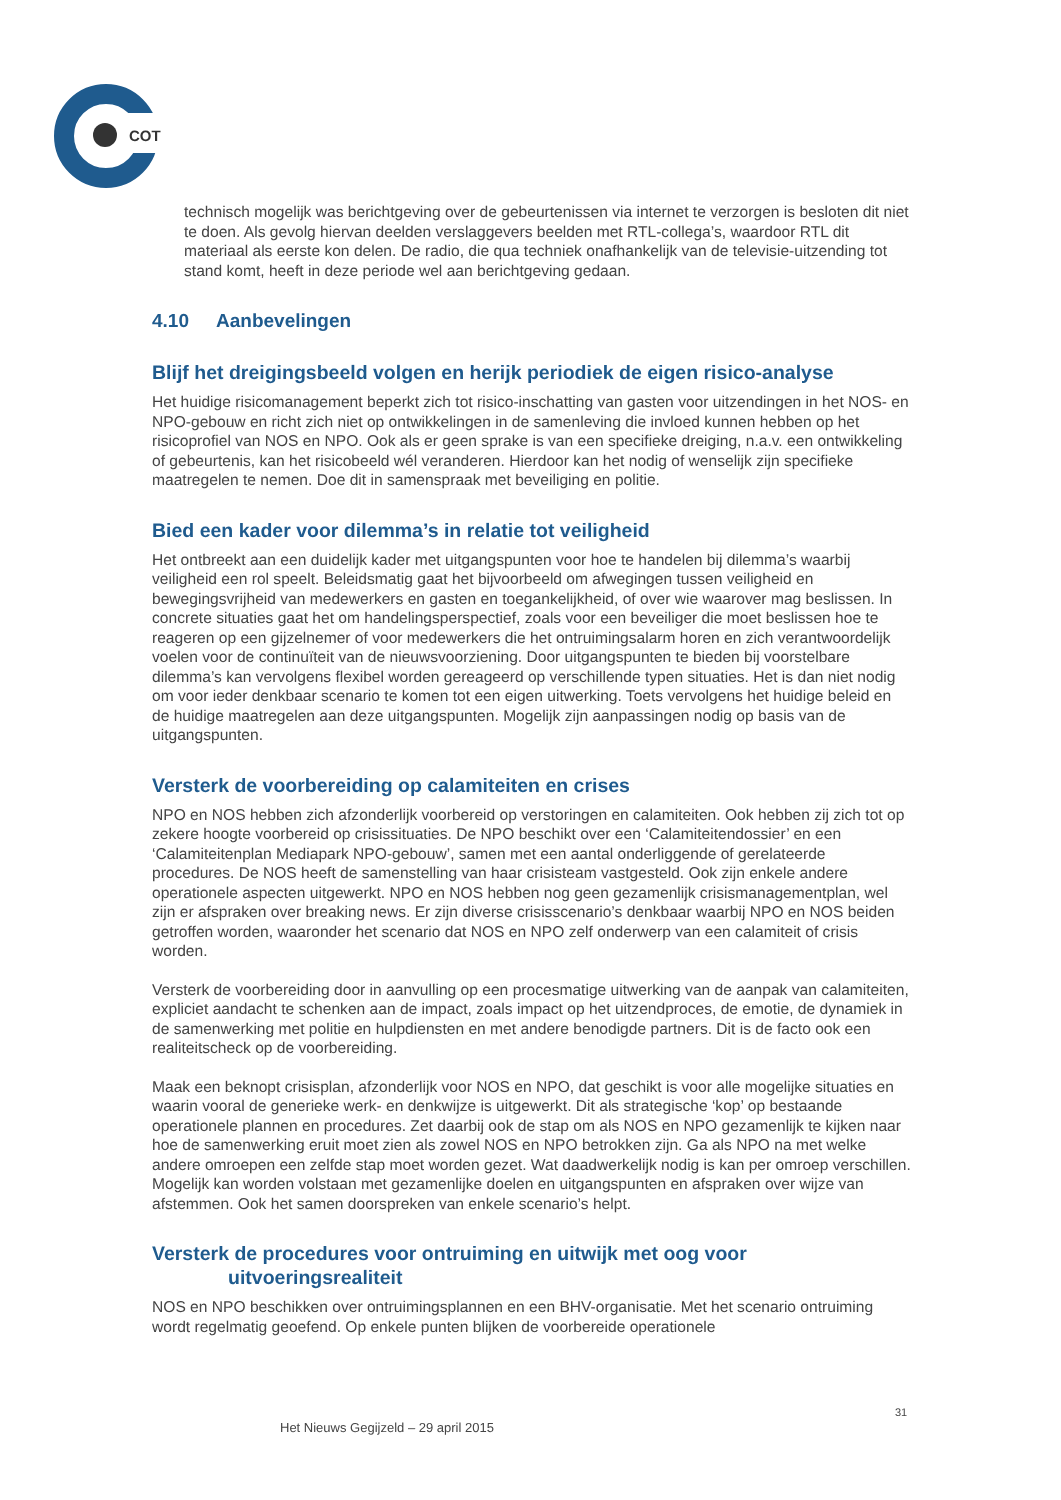COT
technisch mogelijk was berichtgeving over de gebeurtenissen via internet te verzorgen is besloten dit niet te doen. Als gevolg hiervan deelden verslaggevers beelden met RTL-collega’s, waardoor RTL dit materiaal als eerste kon delen. De radio, die qua techniek onafhankelijk van de televisie-uitzending tot stand komt, heeft in deze periode wel aan berichtgeving gedaan.
4.10 Aanbevelingen
Blijf het dreigingsbeeld volgen en herijk periodiek de eigen risico-analyse
Het huidige risicomanagement beperkt zich tot risico-inschatting van gasten voor uitzendingen in het NOS- en NPO-gebouw en richt zich niet op ontwikkelingen in de samenleving die invloed kunnen hebben op het risicoprofiel van NOS en NPO. Ook als er geen sprake is van een specifieke dreiging, n.a.v. een ontwikkeling of gebeurtenis, kan het risicobeeld wél veranderen. Hierdoor kan het nodig of wenselijk zijn specifieke maatregelen te nemen. Doe dit in samenspraak met beveiliging en politie.
Bied een kader voor dilemma’s in relatie tot veiligheid
Het ontbreekt aan een duidelijk kader met uitgangspunten voor hoe te handelen bij dilemma’s waarbij veiligheid een rol speelt. Beleidsmatig gaat het bijvoorbeeld om afwegingen tussen veiligheid en bewegingsvrijheid van medewerkers en gasten en toegankelijkheid, of over wie waarover mag beslissen. In concrete situaties gaat het om handelingsperspectief, zoals voor een beveiliger die moet beslissen hoe te reageren op een gijzelnemer of voor medewerkers die het ontruimingsalarm horen en zich verantwoordelijk voelen voor de continuïteit van de nieuwsvoorziening. Door uitgangspunten te bieden bij voorstelbare dilemma’s kan vervolgens flexibel worden gereageerd op verschillende typen situaties. Het is dan niet nodig om voor ieder denkbaar scenario te komen tot een eigen uitwerking. Toets vervolgens het huidige beleid en de huidige maatregelen aan deze uitgangspunten. Mogelijk zijn aanpassingen nodig op basis van de uitgangspunten.
Versterk de voorbereiding op calamiteiten en crises
NPO en NOS hebben zich afzonderlijk voorbereid op verstoringen en calamiteiten. Ook hebben zij zich tot op zekere hoogte voorbereid op crisissituaties. De NPO beschikt over een ‘Calamiteitendossier’ en een ‘Calamiteitenplan Mediapark NPO-gebouw’, samen met een aantal onderliggende of gerelateerde procedures. De NOS heeft de samenstelling van haar crisisteam vastgesteld. Ook zijn enkele andere operationele aspecten uitgewerkt. NPO en NOS hebben nog geen gezamenlijk crisismanagementplan, wel zijn er afspraken over breaking news. Er zijn diverse crisisscenario’s denkbaar waarbij NPO en NOS beiden getroffen worden, waaronder het scenario dat NOS en NPO zelf onderwerp van een calamiteit of crisis worden.
Versterk de voorbereiding door in aanvulling op een procesmatige uitwerking van de aanpak van calamiteiten, expliciet aandacht te schenken aan de impact, zoals impact op het uitzendproces, de emotie, de dynamiek in de samenwerking met politie en hulpdiensten en met andere benodigde partners. Dit is de facto ook een realiteitscheck op de voorbereiding.
Maak een beknopt crisisplan, afzonderlijk voor NOS en NPO, dat geschikt is voor alle mogelijke situaties en waarin vooral de generieke werk- en denkwijze is uitgewerkt. Dit als strategische ‘kop’ op bestaande operationele plannen en procedures. Zet daarbij ook de stap om als NOS en NPO gezamenlijk te kijken naar hoe de samenwerking eruit moet zien als zowel NOS en NPO betrokken zijn. Ga als NPO na met welke andere omroepen een zelfde stap moet worden gezet. Wat daadwerkelijk nodig is kan per omroep verschillen. Mogelijk kan worden volstaan met gezamenlijke doelen en uitgangspunten en afspraken over wijze van afstemmen. Ook het samen doorspreken van enkele scenario’s helpt.
Versterk de procedures voor ontruiming en uitwijk met oog voor
uitvoeringsrealiteit
NOS en NPO beschikken over ontruimingsplannen en een BHV-organisatie. Met het scenario ontruiming wordt regelmatig geoefend. Op enkele punten blijken de voorbereide operationele
31
Het Nieuws Gegijzeld – 29 april 2015